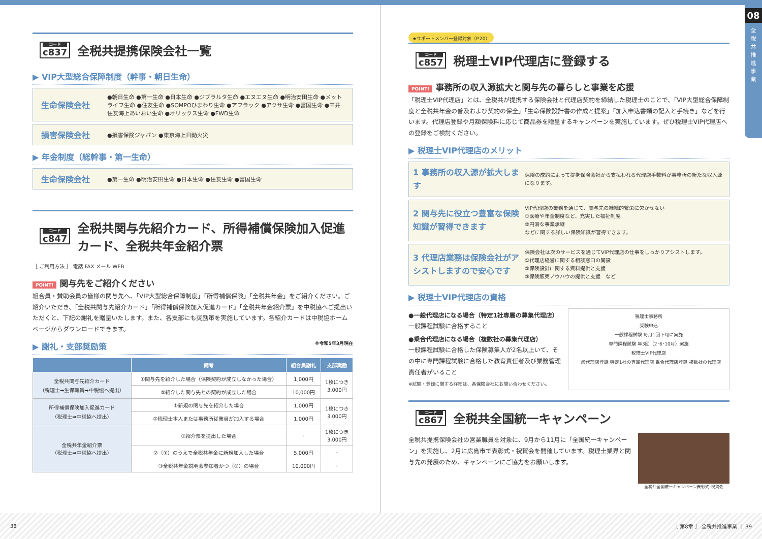コード
c837 全税共提携保険会社一覧
▶ VIP大型総合保障制度（幹事・朝日生命）
生命保険会社 ●朝日生命 ●第一生命 ●日本生命 ●ジブラルタ生命 ●エヌエヌ生命 ●明治安田生命 ●メットライフ生命 ●住友生命 ●SOMPOひまわり生命 ●アフラック ●アクサ生命 ●富国生命 ●三井住友海上あいおい生命 ●オリックス生命 ●FWD生命
損害保険会社 ●損害保険ジャパン ●東京海上日動火災
▶ 年金制度（総幹事・第一生命）
生命保険会社 ●第一生命 ●明治安田生命 ●日本生命 ●住友生命 ●富国生命
コード
c847 全税共関与先紹介カード、所得補償保険加入促進カード、全税共年金紹介票
［ ご利用方法 ］ 電話 FAX メール WEB
POINT! 関与先をご紹介ください
組合員・賛助会員の皆様の関与先へ、「VIP大型総合保障制度」「所得補償保険」「全税共年金」をご紹介ください。ご紹介いただき、「全税共関与先紹介カード」「所得補償保険加入促進カード」「全税共年金紹介票」を中税協へご提出いただくと、下記の謝礼を贈呈いたします。また、各支部にも奨励策を実施しています。各紹介カードは中税協ホームページからダウンロードできます。
▶ 謝礼・支部奨励策 ※令和5年3月現在
| | 備考 | 組合員謝礼 | 支部奨励 |
| --- | --- | --- | --- |
| 全税共関与先紹介カード （税理士➡生保職員➡中税協へ提出） | ①関与先を紹介した場合（保険契約が成立しなかった場合） | 1,000円 | 1枚につき 3,000円 |
| | ②紹介した関与先との契約が成立した場合 | 10,000円 | |
| 所得補償保険加入促進カード （税理士➡中税協へ提出） | ①新規の関与先を紹介した場合 | 1,000円 | 1枚につき 3,000円 |
| | ②税理士本人または事務所従業員が加入する場合 | 1,000円 | |
| 全税共年金紹介票 （税理士➡中税協へ提出） | ①紹介票を提出した場合 | - | 1枚につき 3,000円 |
| | ②（①）のうえで全税共年金に新規加入した場合 | 5,000円 | - |
| | ③全税共年金説明会参加者かつ（②）の場合 | 10,000円 | - |
08
全
税
共
推
進
事
業
★サポートメンバー登録対象（P.20）
コード
c857 税理士VIP代理店に登録する
POINT! 事務所の収入源拡大と関与先の暮らしと事業を応援
「税理士VIP代理店」とは、全税共が提携する保険会社と代理店契約を締結した税理士のことで、「VIP大型総合保障制度と全税共年金の普及および契約の保全」「生命保険設計書の作成と提案」「加入申込書類の記入と手続き」などを行います。代理店登録や月額保険料に応じて商品券を贈呈するキャンペーンを実施しています。ぜひ税理士VIP代理店への登録をご検討ください。
▶ 税理士VIP代理店のメリット
1 事務所の収入源が拡大します 保険の成約によって提携保険会社から支払われる代理店手数料が事務所の新たな収入源になります。
2 関与先に役立つ豊富な保険知識が習得できます VIP代理店の業務を通じて、関与先の継続的繁栄に欠かせない
①医療や年金制度など、充実した福祉制度
②円滑な事業承継
などに関する詳しい保険知識が習得できます。
3 代理店業務は保険会社がアシストしますので安心です 保険会社は次のサービスを通じてVIP代理店の仕事をしっかりアシストします。
①代理店経営に関する相談窓口の開設
②保険設計に関する資料提供と支援
③保険販売ノウハウの提供と支援　など
▶ 税理士VIP代理店の資格
●一般代理店になる場合（特定1社専属の募集代理店）
一般課程試験に合格すること
●乗合代理店になる場合（複数社の募集代理店）
一般課程試験に合格した保険募集人が2名以上いて、その中に専門課程試験に合格した教育責任者及び業務管理責任者がいること
※試験・登録に関する詳細は、各保険会社にお問い合わせください。
税理士事務所
受験申込
一般課程試験 毎月1回下旬に実施
専門課程試験 年3回（2･6･10月）実施
税理士VIP代理店
一般代理店登録 特定1社の専属代理店 乗合代理店登録 複数社の代理店
コード
c867 全税共全国統一キャンペーン
全税共提携保険会社の営業職員を対象に、9月から11月に「全国統一キャンペーン」を実施し、2月に広島市で表彰式・祝賀会を開催しています。税理士業界と関与先の発展のため、キャンペーンにご協力をお願いします。
全税共全国統一キャンペーン表彰式･祝賀会
38 ［ 第8章 ］ 全税共推進事業 ｜ 39